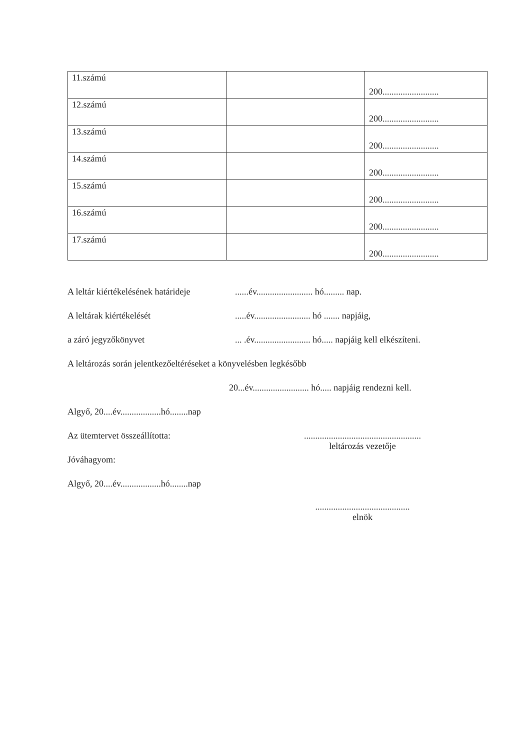| 11.számú | | 200......................... |
| 12.számú | | 200......................... |
| 13.számú | | 200......................... |
| 14.számú | | 200......................... |
| 15.számú | | 200......................... |
| 16.számú | | 200......................... |
| 17.számú | | 200......................... |
A leltár kiértékelésének határideje......év......................... hó......... nap.
A leltárak kiértékelését.....év......................... hó ....... napjáig,
a záró jegyzőkönyvet... .év......................... hó..... napjáig kell elkészíteni.
A leltározás során jelentkezőeltéréseket a könyvelésben legkésőbb
20...év......................... hó..... napjáig rendezni kell.
Algyő, 20....év..................hó........nap
Az ütemtervet összeállította:....................................................
leltározás vezetője
Jóváhagyom:
Algyő, 20....év..................hó........nap
..........................................
elnök